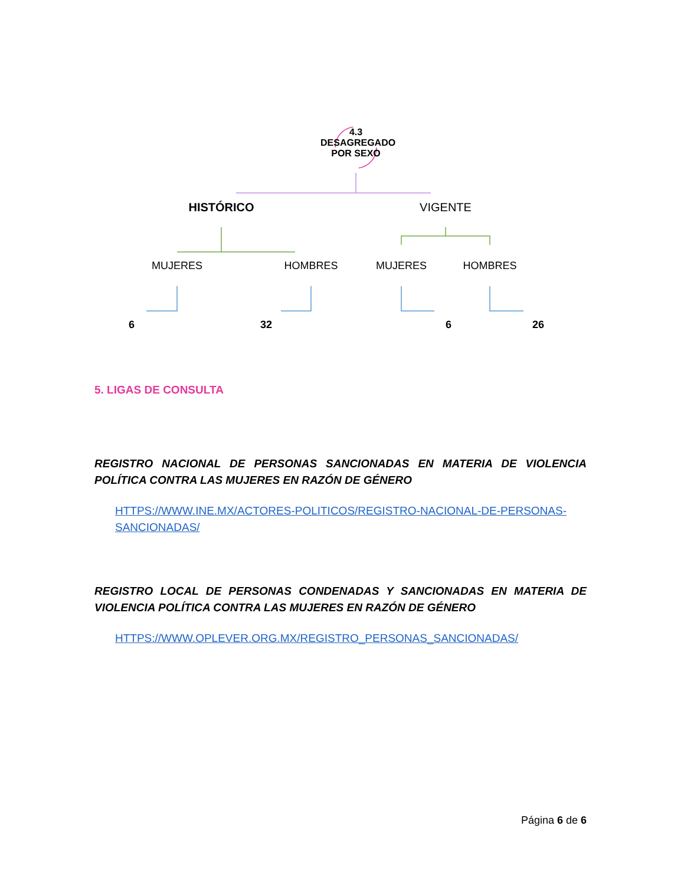4.3
DESAGREGADO
POR SEXO
HISTÓRICO VIGENTE
MUJERES HOMBRES MUJERES HOMBRES
6 32 6 26
5. LIGAS DE CONSULTA
REGISTRO NACIONAL DE PERSONAS SANCIONADAS EN MATERIA DE VIOLENCIA POLÍTICA CONTRA LAS MUJERES EN RAZÓN DE GÉNERO
HTTPS://WWW.INE.MX/ACTORES-POLITICOS/REGISTRO-NACIONAL-DE-PERSONAS-SANCIONADAS/
REGISTRO LOCAL DE PERSONAS CONDENADAS Y SANCIONADAS EN MATERIA DE VIOLENCIA POLÍTICA CONTRA LAS MUJERES EN RAZÓN DE GÉNERO
HTTPS://WWW.OPLEVER.ORG.MX/REGISTRO_PERSONAS_SANCIONADAS/
Página 6 de 6